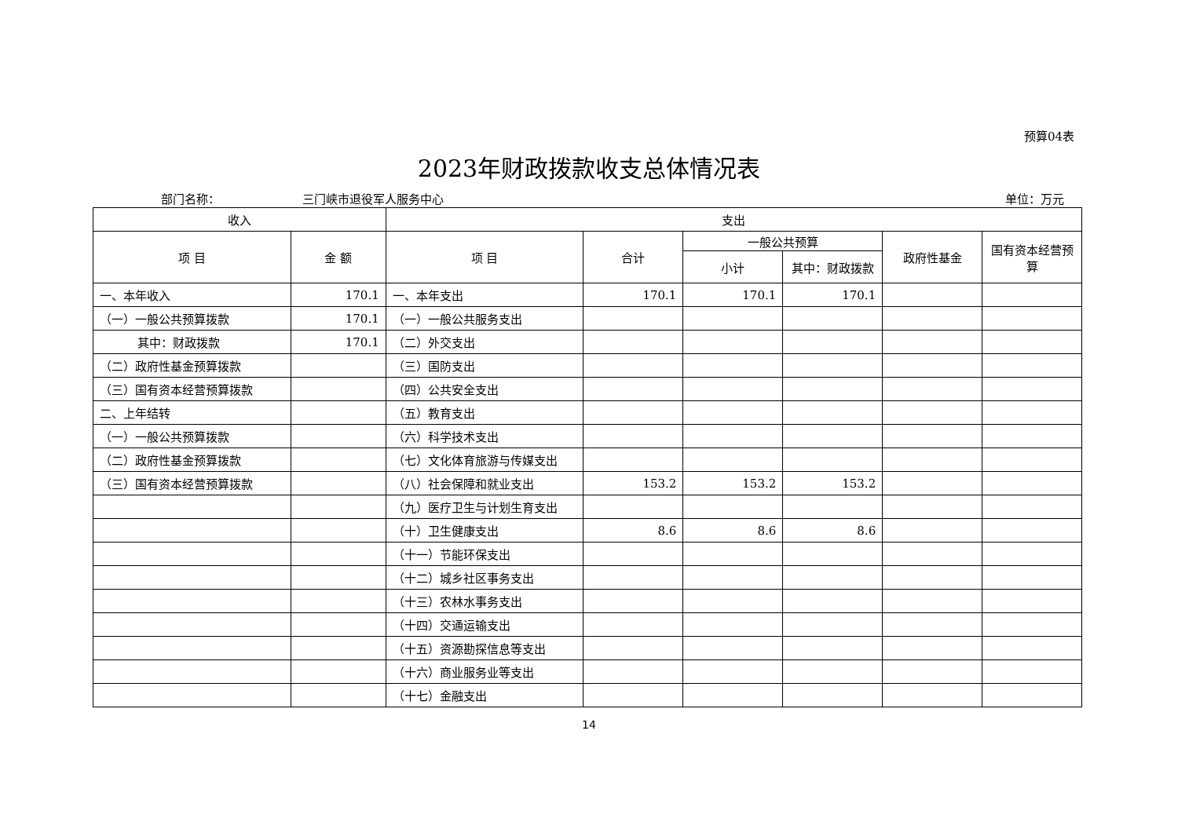预算04表
2023年财政拨款收支总体情况表
部门名称： 三门峡市退役军人服务中心 单位：万元
| 收入 | | 支出 | | | | | |
| --- | --- | --- | --- | --- | --- | --- | --- |
| 项 目 | 金 额 | 项 目 | 合计 | 一般公共预算 | | 政府性基金 | 国有资本经营预算 |
| | | | | 小计 | 其中：财政拨款 | | |
| 一、本年收入 | 170.1 | 一、本年支出 | 170.1 | 170.1 | 170.1 | | |
| （一）一般公共预算拨款 | 170.1 | （一）一般公共服务支出 | | | | | |
| 其中：财政拨款 | 170.1 | （二）外交支出 | | | | | |
| （二）政府性基金预算拨款 | | （三）国防支出 | | | | | |
| （三）国有资本经营预算拨款 | | （四）公共安全支出 | | | | | |
| 二、上年结转 | | （五）教育支出 | | | | | |
| （一）一般公共预算拨款 | | （六）科学技术支出 | | | | | |
| （二）政府性基金预算拨款 | | （七）文化体育旅游与传媒支出 | | | | | |
| （三）国有资本经营预算拨款 | | （八）社会保障和就业支出 | 153.2 | 153.2 | 153.2 | | |
| | | （九）医疗卫生与计划生育支出 | | | | | |
| | | （十）卫生健康支出 | 8.6 | 8.6 | 8.6 | | |
| | | （十一）节能环保支出 | | | | | |
| | | （十二）城乡社区事务支出 | | | | | |
| | | （十三）农林水事务支出 | | | | | |
| | | （十四）交通运输支出 | | | | | |
| | | （十五）资源勘探信息等支出 | | | | | |
| | | （十六）商业服务业等支出 | | | | | |
| | | （十七）金融支出 | | | | | |
14